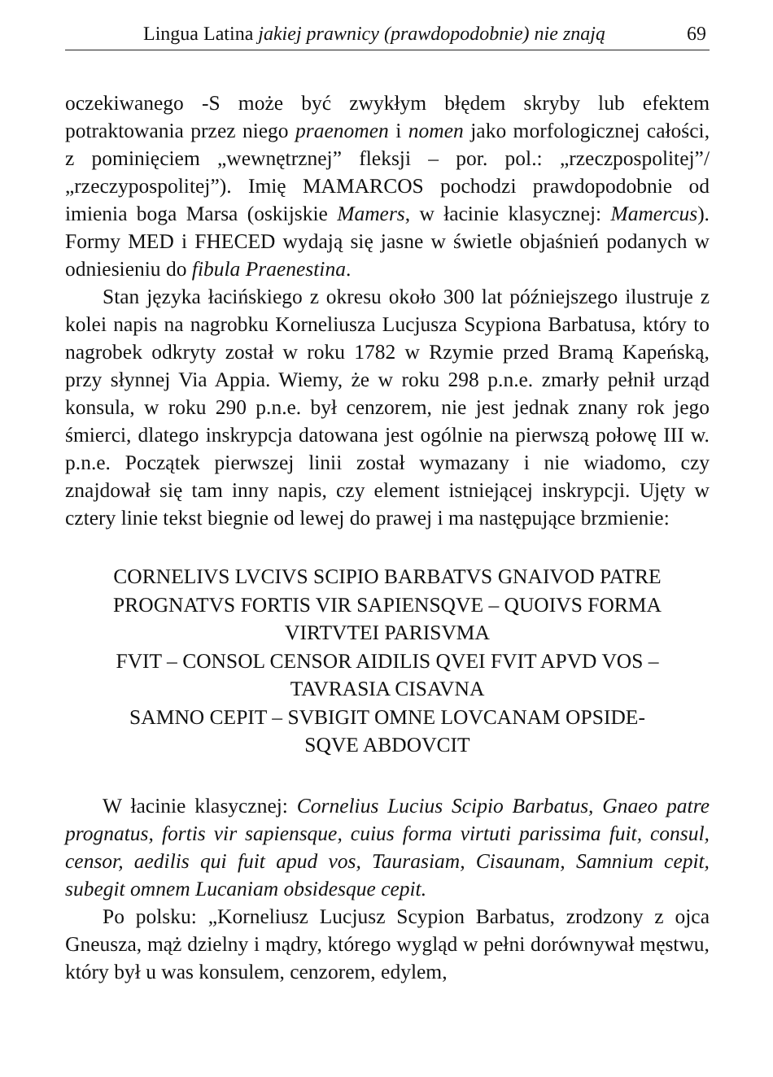Lingua Latina jakiej prawnicy (prawdopodobnie) nie znają 69
oczekiwanego -S może być zwykłym błędem skryby lub efektem potraktowania przez niego praenomen i nomen jako morfologicznej całości, z pominięciem „wewnętrznej” fleksji – por. pol.: „rzeczpospolitej”/„rzeczypospolitej”). Imię MAMARCOS pochodzi prawdopodobnie od imienia boga Marsa (oskijskie Mamers, w łacinie klasycznej: Mamercus). Formy MED i FHECED wydają się jasne w świetle objaśnień podanych w odniesieniu do fibula Praenestina.
Stan języka łacińskiego z okresu około 300 lat późniejszego ilustruje z kolei napis na nagrobku Korneliusza Lucjusza Scypiona Barbatusa, który to nagrobek odkryty został w roku 1782 w Rzymie przed Bramą Kapeńską, przy słynnej Via Appia. Wiemy, że w roku 298 p.n.e. zmarły pełnił urząd konsula, w roku 290 p.n.e. był cenzorem, nie jest jednak znany rok jego śmierci, dlatego inskrypcja datowana jest ogólnie na pierwszą połowę III w. p.n.e. Początek pierwszej linii został wymazany i nie wiadomo, czy znajdował się tam inny napis, czy element istniejącej inskrypcji. Ujęty w cztery linie tekst biegnie od lewej do prawej i ma następujące brzmienie:
CORNELIVS LVCIVS SCIPIO BARBATVS GNAIVOD PATRE
PROGNATVS FORTIS VIR SAPIENSQVE – QUOIVS FORMA
VIRTVTEI PARISVMA
FVIT – CONSOL CENSOR AIDILIS QVEI FVIT APVD VOS –
TAVRASIA CISAVNA
SAMNO CEPIT – SVBIGIT OMNE LOVCANAM OPSIDE-
SQVE ABDOVCIT
W łacinie klasycznej: Cornelius Lucius Scipio Barbatus, Gnaeo patre prognatus, fortis vir sapiensque, cuius forma virtuti parissima fuit, consul, censor, aedilis qui fuit apud vos, Taurasiam, Cisaunam, Samnium cepit, subegit omnem Lucaniam obsidesque cepit.
Po polsku: „Korneliusz Lucjusz Scypion Barbatus, zrodzony z ojca Gneusza, mąż dzielny i mądry, którego wygląd w pełni dorównywał męstwu, który był u was konsulem, cenzorem, edylem,